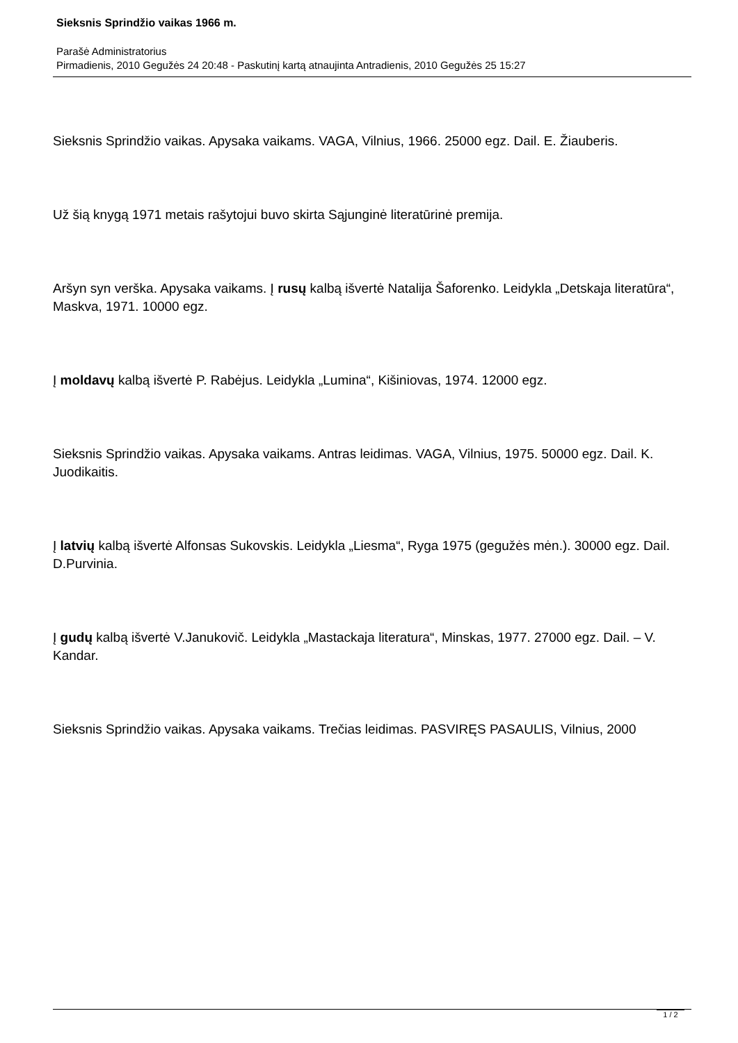Sieksnis Sprindžio vaikas 1966 m.
Parašė Administratorius
Pirmadienis, 2010 Gegužės 24 20:48 - Paskutinį kartą atnaujinta Antradienis, 2010 Gegužės 25 15:27
Sieksnis Sprindžio vaikas. Apysaka vaikams. VAGA, Vilnius, 1966. 25000 egz. Dail. E. Žiauberis.
Už šią knygą 1971 metais rašytojui buvo skirta Sąjunginė literatūrinė premija.
Aršyn syn verška. Apysaka vaikams. Į rusų kalbą išvertė Natalija Šaforenko. Leidykla „Detskaja literatūra“, Maskva, 1971. 10000 egz.
Į moldavų kalbą išvertė P. Rabėjus. Leidykla „Lumina“, Kišiniovas, 1974. 12000 egz.
Sieksnis Sprindžio vaikas. Apysaka vaikams. Antras leidimas. VAGA, Vilnius, 1975. 50000 egz. Dail. K. Juodikaitis.
Į latvių kalbą išvertė Alfonsas Sukovskis. Leidykla „Liesma“, Ryga 1975 (gegužės mėn.). 30000 egz. Dail. D.Purvinia.
Į gudų kalbą išvertė V.Janukovič. Leidykla „Mastackaja literatura“, Minskas, 1977. 27000 egz. Dail. – V. Kandar.
Sieksnis Sprindžio vaikas. Apysaka vaikams. Trečias leidimas. PASVIRĘS PASAULIS, Vilnius, 2000
1 / 2